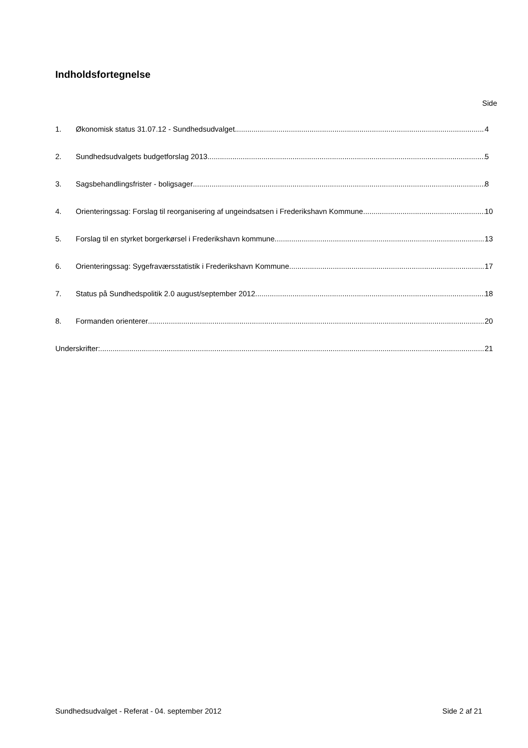Indholdsfortegnelse
Side
1. Økonomisk status 31.07.12 - Sundhedsudvalget 4
2. Sundhedsudvalgets budgetforslag 2013 5
3. Sagsbehandlingsfrister - boligsager 8
4. Orienteringssag: Forslag til reorganisering af ungeindsatsen i Frederikshavn Kommune 10
5. Forslag til en styrket borgerkørsel i Frederikshavn kommune 13
6. Orienteringssag: Sygefraværsstatistik i Frederikshavn Kommune 17
7. Status på Sundhedspolitik 2.0 august/september 2012 18
8. Formanden orienterer 20
Underskrifter: 21
Sundhedsudvalget - Referat - 04. september 2012 Side 2 af 21